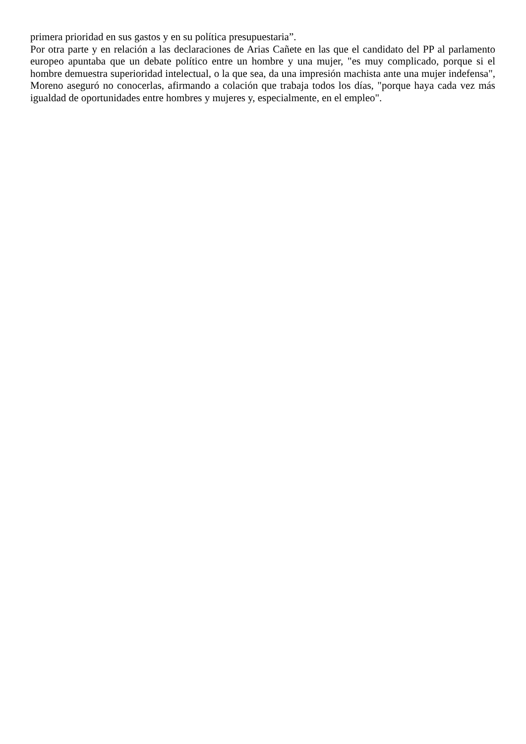primera prioridad en sus gastos y en su política presupuestaria”.
Por otra parte y en relación a las declaraciones de Arias Cañete en las que el candidato del PP al parlamento europeo apuntaba que un debate político entre un hombre y una mujer, "es muy complicado, porque si el hombre demuestra superioridad intelectual, o la que sea, da una impresión machista ante una mujer indefensa", Moreno aseguró no conocerlas, afirmando a colación que trabaja todos los días, "porque haya cada vez más igualdad de oportunidades entre hombres y mujeres y, especialmente, en el empleo".